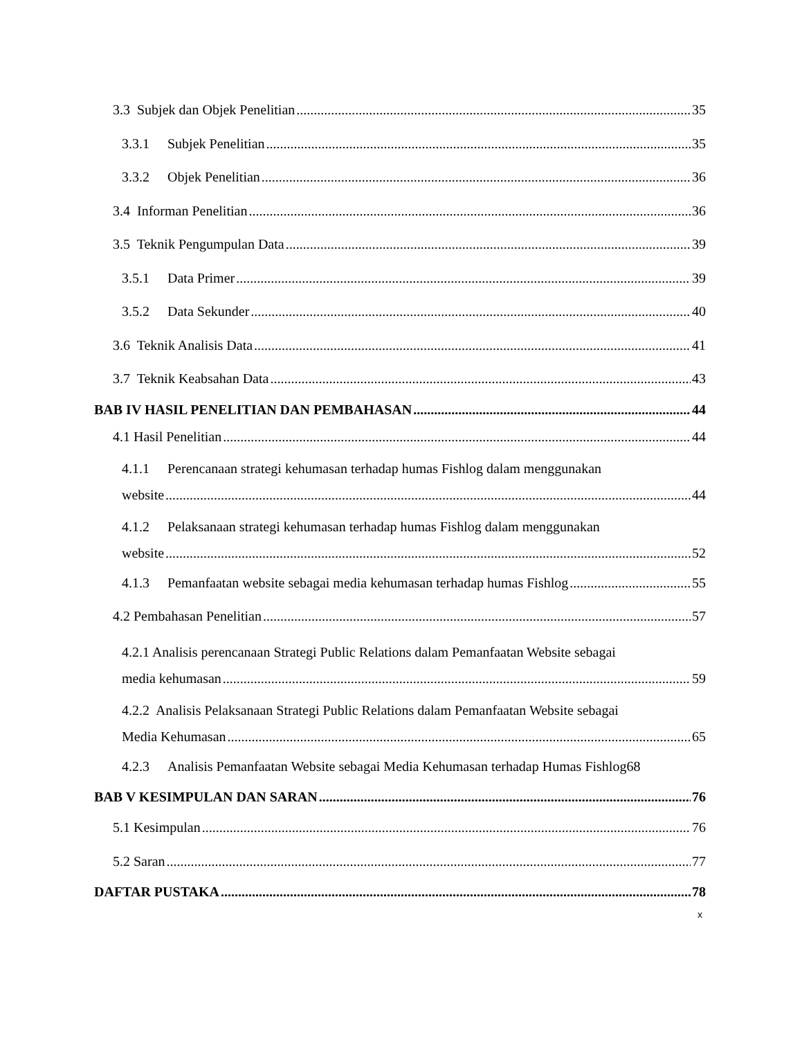3.3 Subjek dan Objek Penelitian 35
3.3.1 Subjek Penelitian 35
3.3.2 Objek Penelitian 36
3.4 Informan Penelitian 36
3.5 Teknik Pengumpulan Data 39
3.5.1 Data Primer 39
3.5.2 Data Sekunder 40
3.6 Teknik Analisis Data 41
3.7 Teknik Keabsahan Data 43
BAB IV HASIL PENELITIAN DAN PEMBAHASAN 44
4.1 Hasil Penelitian 44
4.1.1 Perencanaan strategi kehumasan terhadap humas Fishlog dalam menggunakan
website 44
4.1.2 Pelaksanaan strategi kehumasan terhadap humas Fishlog dalam menggunakan
website 52
4.1.3 Pemanfaatan website sebagai media kehumasan terhadap humas Fishlog 55
4.2 Pembahasan Penelitian 57
4.2.1 Analisis perencanaan Strategi Public Relations dalam Pemanfaatan Website sebagai
media kehumasan 59
4.2.2 Analisis Pelaksanaan Strategi Public Relations dalam Pemanfaatan Website sebagai
Media Kehumasan 65
4.2.3 Analisis Pemanfaatan Website sebagai Media Kehumasan terhadap Humas Fishlog 68
BAB V KESIMPULAN DAN SARAN 76
5.1 Kesimpulan 76
5.2 Saran 77
DAFTAR PUSTAKA 78
x